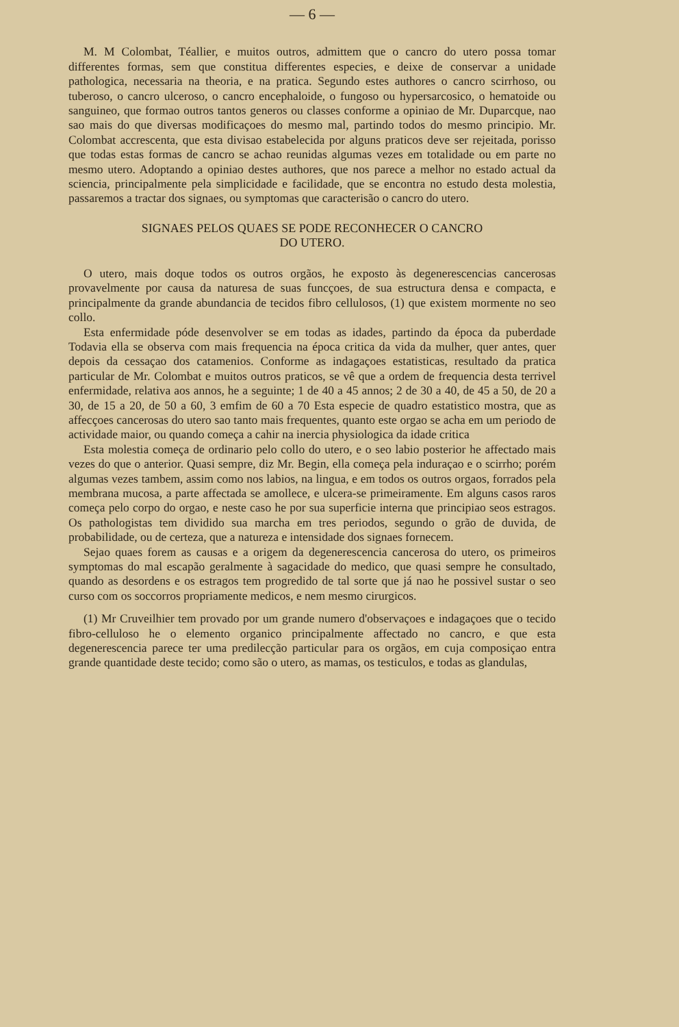— 6 —
M. M Colombat, Téallier, e muitos outros, admittem que o cancro do utero possa tomar differentes formas, sem que constitua differentes especies, e deixe de conservar a unidade pathologica, necessaria na theoria, e na pratica. Segundo estes authores o cancro scirrhoso, ou tuberoso, o cancro ulceroso, o cancro encephaloide, o fungoso ou hypersarcosico, o hematoide ou sanguineo, que formao outros tantos generos ou classes conforme a opiniao de Mr. Duparcque, nao sao mais do que diversas modificaçoes do mesmo mal, partindo todos do mesmo principio. Mr. Colombat accrescenta, que esta divisao estabelecida por alguns praticos deve ser rejeitada, porisso que todas estas formas de cancro se achao reunidas algumas vezes em totalidade ou em parte no mesmo utero. Adoptando a opiniao destes authores, que nos parece a melhor no estado actual da sciencia, principalmente pela simplicidade e facilidade, que se encontra no estudo desta molestia, passaremos a tractar dos signaes, ou symptomas que caracterisão o cancro do utero.
SIGNAES PELOS QUAES SE PODE RECONHECER O CANCRO
DO UTERO.
O utero, mais doque todos os outros orgãos, he exposto às degenerescencias cancerosas provavelmente por causa da naturesa de suas funcçoes, de sua estructura densa e compacta, e principalmente da grande abundancia de tecidos fibro cellulosos, (1) que existem mormente no seo collo.
Esta enfermidade póde desenvolver se em todas as idades, partindo da época da puberdade Todavia ella se observa com mais frequencia na época critica da vida da mulher, quer antes, quer depois da cessaçao dos catamenios. Conforme as indagaçoes estatisticas, resultado da pratica particular de Mr. Colombat e muitos outros praticos, se vê que a ordem de frequencia desta terrivel enfermidade, relativa aos annos, he a seguinte; 1 de 40 a 45 annos; 2 de 30 a 40, de 45 a 50, de 20 a 30, de 15 a 20, de 50 a 60, 3 emfim de 60 a 70 Esta especie de quadro estatistico mostra, que as affecçoes cancerosas do utero sao tanto mais frequentes, quanto este orgao se acha em um periodo de actividade maior, ou quando começa a cahir na inercia physiologica da idade critica
Esta molestia começa de ordinario pelo collo do utero, e o seo labio posterior he affectado mais vezes do que o anterior. Quasi sempre, diz Mr. Begin, ella começa pela induraçao e o scirrho; porém algumas vezes tambem, assim como nos labios, na lingua, e em todos os outros orgaos, forrados pela membrana mucosa, a parte affectada se amollece, e ulcera-se primeiramente. Em alguns casos raros começa pelo corpo do orgao, e neste caso he por sua superficie interna que principiao seos estragos. Os pathologistas tem dividido sua marcha em tres periodos, segundo o grão de duvida, de probabilidade, ou de certeza, que a natureza e intensidade dos signaes fornecem.
Sejao quaes forem as causas e a origem da degenerescencia cancerosa do utero, os primeiros symptomas do mal escapão geralmente à sagacidade do medico, que quasi sempre he consultado, quando as desordens e os estragos tem progredido de tal sorte que já nao he possivel sustar o seo curso com os soccorros propriamente medicos, e nem mesmo cirurgicos.
(1) Mr Cruveilhier tem provado por um grande numero d'observaçoes e indagaçoes que o tecido fibro-celluloso he o elemento organico principalmente affectado no cancro, e que esta degenerescencia parece ter uma predilecção particular para os orgãos, em cuja composiçao entra grande quantidade deste tecido; como são o utero, as mamas, os testiculos, e todas as glandulas,